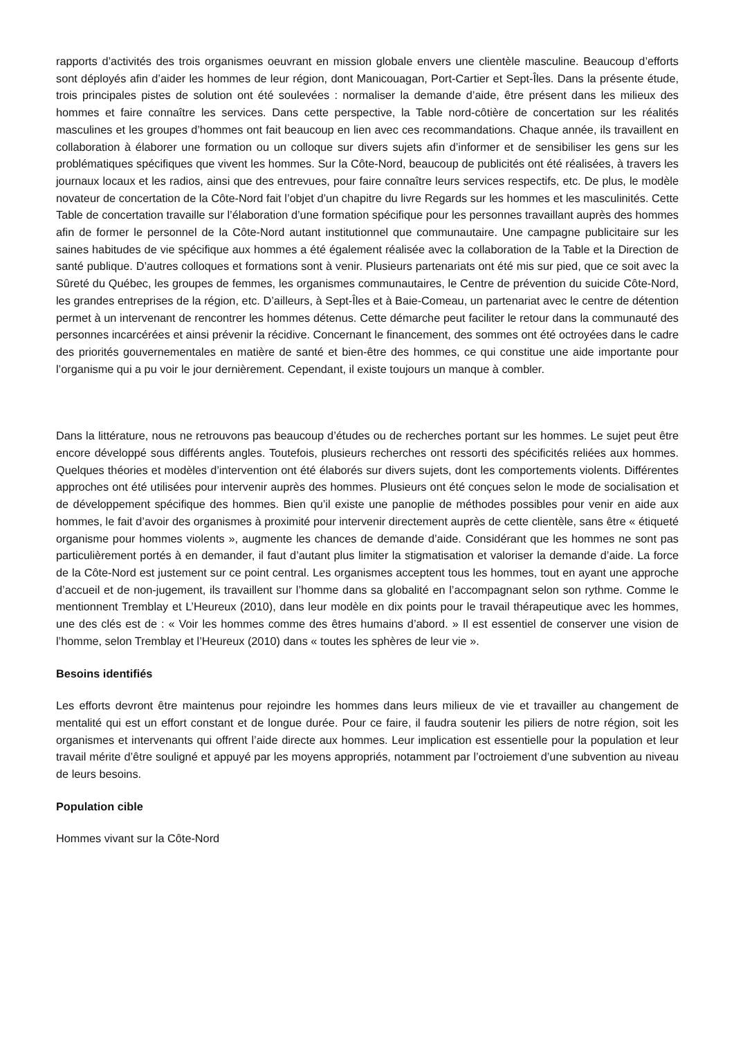rapports d’activités des trois organismes oeuvrant en mission globale envers une clientèle masculine. Beaucoup d’efforts sont déployés afin d’aider les hommes de leur région, dont Manicouagan, Port-Cartier et Sept-Îles. Dans la présente étude, trois principales pistes de solution ont été soulevées : normaliser la demande d’aide, être présent dans les milieux des hommes et faire connaître les services. Dans cette perspective, la Table nord-côtière de concertation sur les réalités masculines et les groupes d’hommes ont fait beaucoup en lien avec ces recommandations. Chaque année, ils travaillent en collaboration à élaborer une formation ou un colloque sur divers sujets afin d’informer et de sensibiliser les gens sur les problématiques spécifiques que vivent les hommes. Sur la Côte-Nord, beaucoup de publicités ont été réalisées, à travers les journaux locaux et les radios, ainsi que des entrevues, pour faire connaître leurs services respectifs, etc. De plus, le modèle novateur de concertation de la Côte-Nord fait l’objet d’un chapitre du livre Regards sur les hommes et les masculinités. Cette Table de concertation travaille sur l’élaboration d’une formation spécifique pour les personnes travaillant auprès des hommes afin de former le personnel de la Côte-Nord autant institutionnel que communautaire. Une campagne publicitaire sur les saines habitudes de vie spécifique aux hommes a été également réalisée avec la collaboration de la Table et la Direction de santé publique. D’autres colloques et formations sont à venir. Plusieurs partenariats ont été mis sur pied, que ce soit avec la Sûreté du Québec, les groupes de femmes, les organismes communautaires, le Centre de prévention du suicide Côte-Nord, les grandes entreprises de la région, etc. D’ailleurs, à Sept-Îles et à Baie-Comeau, un partenariat avec le centre de détention permet à un intervenant de rencontrer les hommes détenus. Cette démarche peut faciliter le retour dans la communauté des personnes incarcérées et ainsi prévenir la récidive. Concernant le financement, des sommes ont été octroyées dans le cadre des priorités gouvernementales en matière de santé et bien-être des hommes, ce qui constitue une aide importante pour l’organisme qui a pu voir le jour dernièrement. Cependant, il existe toujours un manque à combler.
Dans la littérature, nous ne retrouvons pas beaucoup d’études ou de recherches portant sur les hommes. Le sujet peut être encore développé sous différents angles. Toutefois, plusieurs recherches ont ressorti des spécificités reliées aux hommes. Quelques théories et modèles d’intervention ont été élaborés sur divers sujets, dont les comportements violents. Différentes approches ont été utilisées pour intervenir auprès des hommes. Plusieurs ont été conçues selon le mode de socialisation et de développement spécifique des hommes. Bien qu’il existe une panoplie de méthodes possibles pour venir en aide aux hommes, le fait d’avoir des organismes à proximité pour intervenir directement auprès de cette clientèle, sans être « étiqueté organisme pour hommes violents », augmente les chances de demande d’aide. Considérant que les hommes ne sont pas particulièrement portés à en demander, il faut d’autant plus limiter la stigmatisation et valoriser la demande d’aide. La force de la Côte-Nord est justement sur ce point central. Les organismes acceptent tous les hommes, tout en ayant une approche d’accueil et de non-jugement, ils travaillent sur l’homme dans sa globalité en l’accompagnant selon son rythme. Comme le mentionnent Tremblay et L’Heureux (2010), dans leur modèle en dix points pour le travail thérapeutique avec les hommes, une des clés est de : « Voir les hommes comme des êtres humains d’abord. » Il est essentiel de conserver une vision de l’homme, selon Tremblay et l’Heureux (2010) dans « toutes les sphères de leur vie ».
Besoins identifiés
Les efforts devront être maintenus pour rejoindre les hommes dans leurs milieux de vie et travailler au changement de mentalité qui est un effort constant et de longue durée. Pour ce faire, il faudra soutenir les piliers de notre région, soit les organismes et intervenants qui offrent l’aide directe aux hommes. Leur implication est essentielle pour la population et leur travail mérite d’être souligné et appuyé par les moyens appropriés, notamment par l’octroiement d’une subvention au niveau de leurs besoins.
Population cible
Hommes vivant sur la Côte-Nord